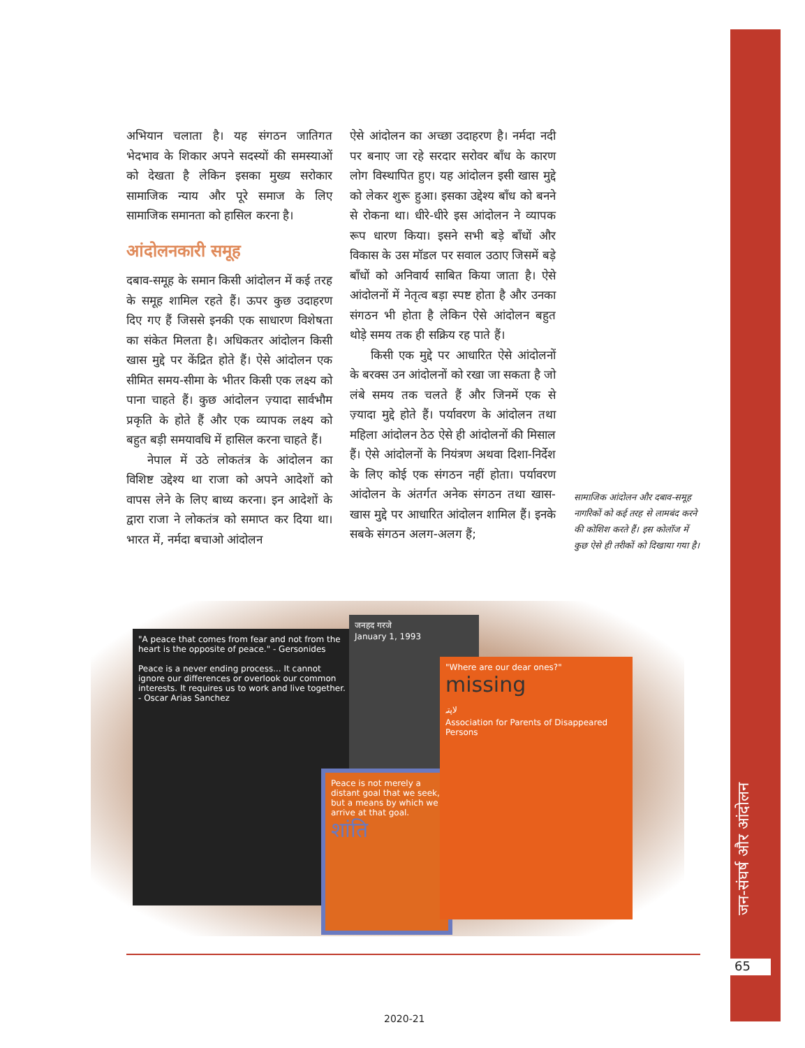अभियान चलाता है। यह संगठन जातिगत भेदभाव के शिकार अपने सदस्यों की समस्याओं को देखता है लेकिन इसका मुख्य सरोकार सामाजिक न्याय और पूरे समाज के लिए सामाजिक समानता को हासिल करना है।
आंदोलनकारी समूह
दबाव-समूह के समान किसी आंदोलन में कई तरह के समूह शामिल रहते हैं। ऊपर कुछ उदाहरण दिए गए हैं जिससे इनकी एक साधारण विशेषता का संकेत मिलता है। अधिकतर आंदोलन किसी खास मुद्दे पर केंद्रित होते हैं। ऐसे आंदोलन एक सीमित समय-सीमा के भीतर किसी एक लक्ष्य को पाना चाहते हैं। कुछ आंदोलन ज़्यादा सार्वभौम प्रकृति के होते हैं और एक व्यापक लक्ष्य को बहुत बड़ी समयावधि में हासिल करना चाहते हैं।
नेपाल में उठे लोकतंत्र के आंदोलन का विशिष्ट उद्देश्य था राजा को अपने आदेशों को वापस लेने के लिए बाध्य करना। इन आदेशों के द्वारा राजा ने लोकतंत्र को समाप्त कर दिया था। भारत में, नर्मदा बचाओ आंदोलन
ऐसे आंदोलन का अच्छा उदाहरण है। नर्मदा नदी पर बनाए जा रहे सरदार सरोवर बाँध के कारण लोग विस्थापित हुए। यह आंदोलन इसी खास मुद्दे को लेकर शुरू हुआ। इसका उद्देश्य बाँध को बनने से रोकना था। धीरे-धीरे इस आंदोलन ने व्यापक रूप धारण किया। इसने सभी बड़े बाँधों और विकास के उस मॉडल पर सवाल उठाए जिसमें बड़े बाँधों को अनिवार्य साबित किया जाता है। ऐसे आंदोलनों में नेतृत्व बड़ा स्पष्ट होता है और उनका संगठन भी होता है लेकिन ऐसे आंदोलन बहुत थोड़े समय तक ही सक्रिय रह पाते हैं।
किसी एक मुद्दे पर आधारित ऐसे आंदोलनों के बरक्स उन आंदोलनों को रखा जा सकता है जो लंबे समय तक चलते हैं और जिनमें एक से ज़्यादा मुद्दे होते हैं। पर्यावरण के आंदोलन तथा महिला आंदोलन ठेठ ऐसे ही आंदोलनों की मिसाल हैं। ऐसे आंदोलनों के नियंत्रण अथवा दिशा-निर्देश के लिए कोई एक संगठन नहीं होता। पर्यावरण आंदोलन के अंतर्गत अनेक संगठन तथा खास-खास मुद्दे पर आधारित आंदोलन शामिल हैं। इनके सबके संगठन अलग-अलग हैं;
सामाजिक आंदोलन और दबाव-समूह नागरिकों को कई तरह से लामबंद करने की कोशिश करते हैं। इस कोलॉज में कुछ ऐसे ही तरीकों को दिखाया गया है।
"A peace that comes from fear and not from the heart is the opposite of peace." - Gersonides
Peace is a never ending process... It cannot ignore our differences or overlook our common interests. It requires us to work and live together. - Oscar Arias Sanchez
जनहद गरजे
January 1, 1993
Peace is not merely a distant goal that we seek, but a means by which we arrive at that goal.
शांति
"Where are our dear ones?"
missing
لاپتہ
Association for Parents of Disappeared Persons
जन-संघर्ष और आंदोलन
65
2020-21